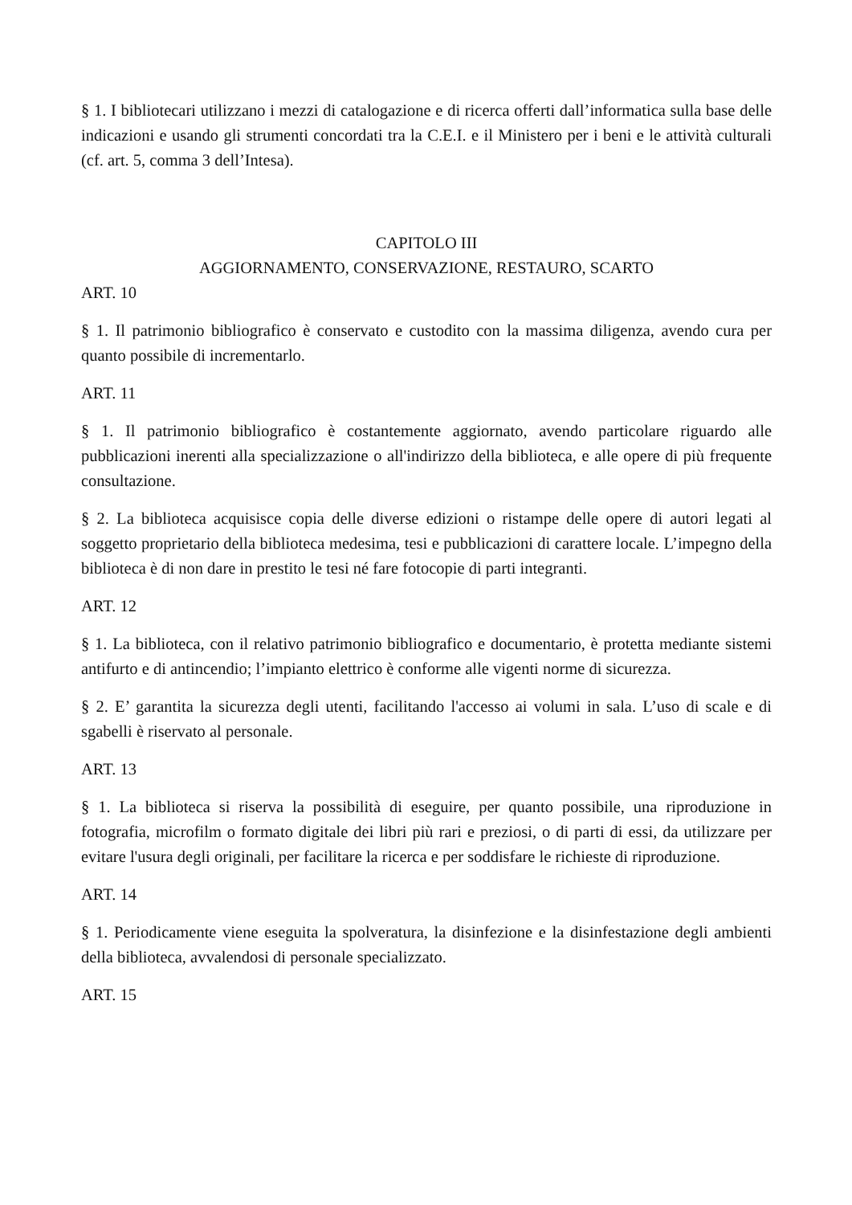§ 1. I bibliotecari utilizzano i mezzi di catalogazione e di ricerca offerti dall’informatica sulla base delle indicazioni e usando gli strumenti concordati tra la C.E.I. e il Ministero per i beni e le attività culturali (cf. art. 5, comma 3 dell’Intesa).
CAPITOLO III
AGGIORNAMENTO, CONSERVAZIONE, RESTAURO, SCARTO
ART. 10
§ 1. Il patrimonio bibliografico è conservato e custodito con la massima diligenza, avendo cura per quanto possibile di incrementarlo.
ART. 11
§ 1. Il patrimonio bibliografico è costantemente aggiornato, avendo particolare riguardo alle pubblicazioni inerenti alla specializzazione o all'indirizzo della biblioteca, e alle opere di più frequente consultazione.
§ 2. La biblioteca acquisisce copia delle diverse edizioni o ristampe delle opere di autori legati al soggetto proprietario della biblioteca medesima, tesi e pubblicazioni di carattere locale. L’impegno della biblioteca è di non dare in prestito le tesi né fare fotocopie di parti integranti.
ART. 12
§ 1. La biblioteca, con il relativo patrimonio bibliografico e documentario, è protetta mediante sistemi antifurto e di antincendio; l’impianto elettrico è conforme alle vigenti norme di sicurezza.
§ 2. E’ garantita la sicurezza degli utenti, facilitando l'accesso ai volumi in sala. L’uso di scale e di sgabelli è riservato al personale.
ART. 13
§ 1. La biblioteca si riserva la possibilità di eseguire, per quanto possibile, una riproduzione in fotografia, microfilm o formato digitale dei libri più rari e preziosi, o di parti di essi, da utilizzare per evitare l'usura degli originali, per facilitare la ricerca e per soddisfare le richieste di riproduzione.
ART. 14
§ 1. Periodicamente viene eseguita la spolveratura, la disinfezione e la disinfestazione degli ambienti della biblioteca, avvalendosi di personale specializzato.
ART. 15